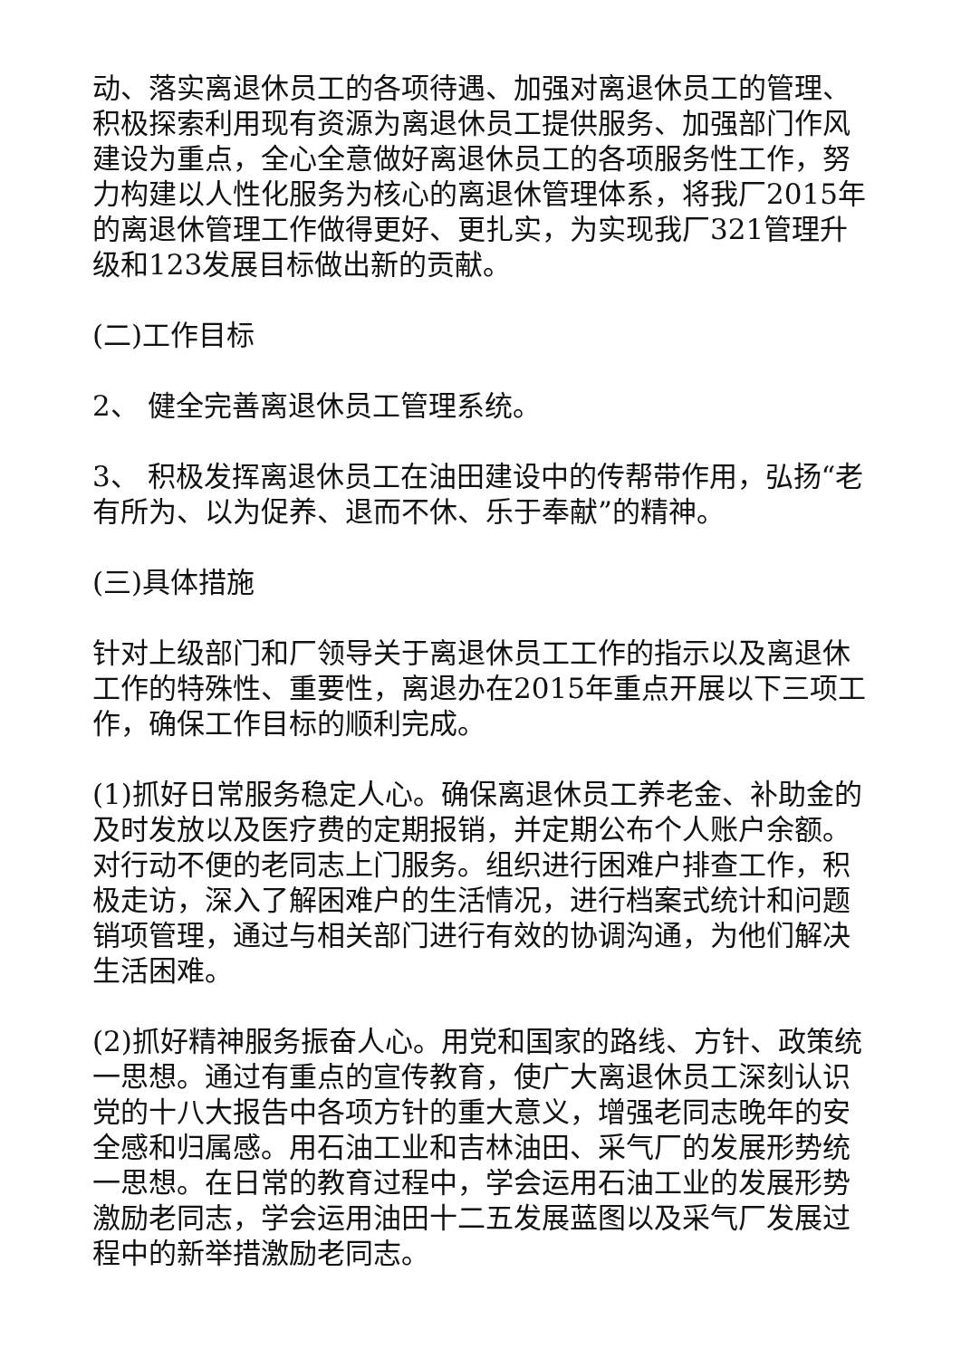动、落实离退休员工的各项待遇、加强对离退休员工的管理、积极探索利用现有资源为离退休员工提供服务、加强部门作风建设为重点，全心全意做好离退休员工的各项服务性工作，努力构建以人性化服务为核心的离退休管理体系，将我厂2015年的离退休管理工作做得更好、更扎实，为实现我厂321管理升级和123发展目标做出新的贡献。
(二)工作目标
2、 健全完善离退休员工管理系统。
3、 积极发挥离退休员工在油田建设中的传帮带作用，弘扬“老有所为、以为促养、退而不休、乐于奉献”的精神。
(三)具体措施
针对上级部门和厂领导关于离退休员工工作的指示以及离退休工作的特殊性、重要性，离退办在2015年重点开展以下三项工作，确保工作目标的顺利完成。
(1)抓好日常服务稳定人心。确保离退休员工养老金、补助金的及时发放以及医疗费的定期报销，并定期公布个人账户余额。对行动不便的老同志上门服务。组织进行困难户排查工作，积极走访，深入了解困难户的生活情况，进行档案式统计和问题销项管理，通过与相关部门进行有效的协调沟通，为他们解决生活困难。
(2)抓好精神服务振奋人心。用党和国家的路线、方针、政策统一思想。通过有重点的宣传教育，使广大离退休员工深刻认识党的十八大报告中各项方针的重大意义，增强老同志晚年的安全感和归属感。用石油工业和吉林油田、采气厂的发展形势统一思想。在日常的教育过程中，学会运用石油工业的发展形势激励老同志，学会运用油田十二五发展蓝图以及采气厂发展过程中的新举措激励老同志。